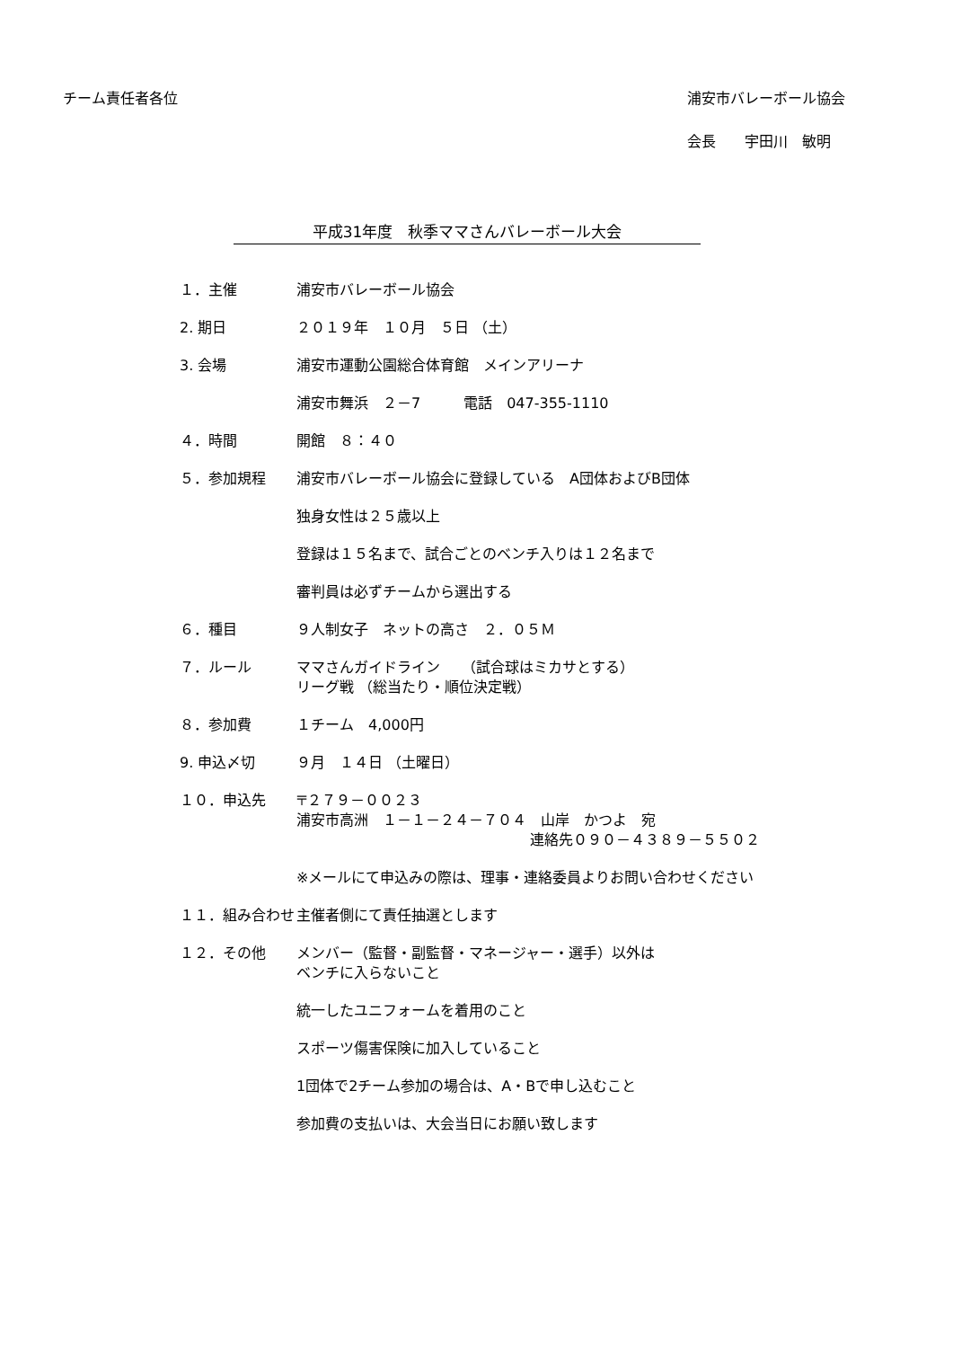チーム責任者各位 浦安市バレーボール協会
会長　　宇田川　敏明
平成31年度　秋季ママさんバレーボール大会
１．主催 浦安市バレーボール協会
2. 期日 ２０１９年　１０月　５日 （土）
3. 会場 浦安市運動公園総合体育館　メインアリーナ
浦安市舞浜　２－7　　　電話　047-355-1110
４．時間 開館　８：４０
５．参加規程 浦安市バレーボール協会に登録している　A団体およびB団体
独身女性は２５歳以上
登録は１５名まで、試合ごとのベンチ入りは１２名まで
審判員は必ずチームから選出する
６．種目 ９人制女子　ネットの高さ　２．０５Ｍ
７．ルール ママさんガイドライン　　（試合球はミカサとする）
リーグ戦 （総当たり・順位決定戦）
８．参加費 １チーム　4,000円
9. 申込〆切 ９月　１４日 （土曜日）
１０．申込先 〒２７９－００２３
浦安市高洲　１－１－２４－７０４　山岸　かつよ　宛
連絡先０９０－４３８９－５５０２
※メールにて申込みの際は、理事・連絡委員よりお問い合わせください
１１．組み合わせ 主催者側にて責任抽選とします
１２．その他 メンバー（監督・副監督・マネージャー・選手）以外は
ベンチに入らないこと
統一したユニフォームを着用のこと
スポーツ傷害保険に加入していること
1団体で2チーム参加の場合は、A・Bで申し込むこと
参加費の支払いは、大会当日にお願い致します